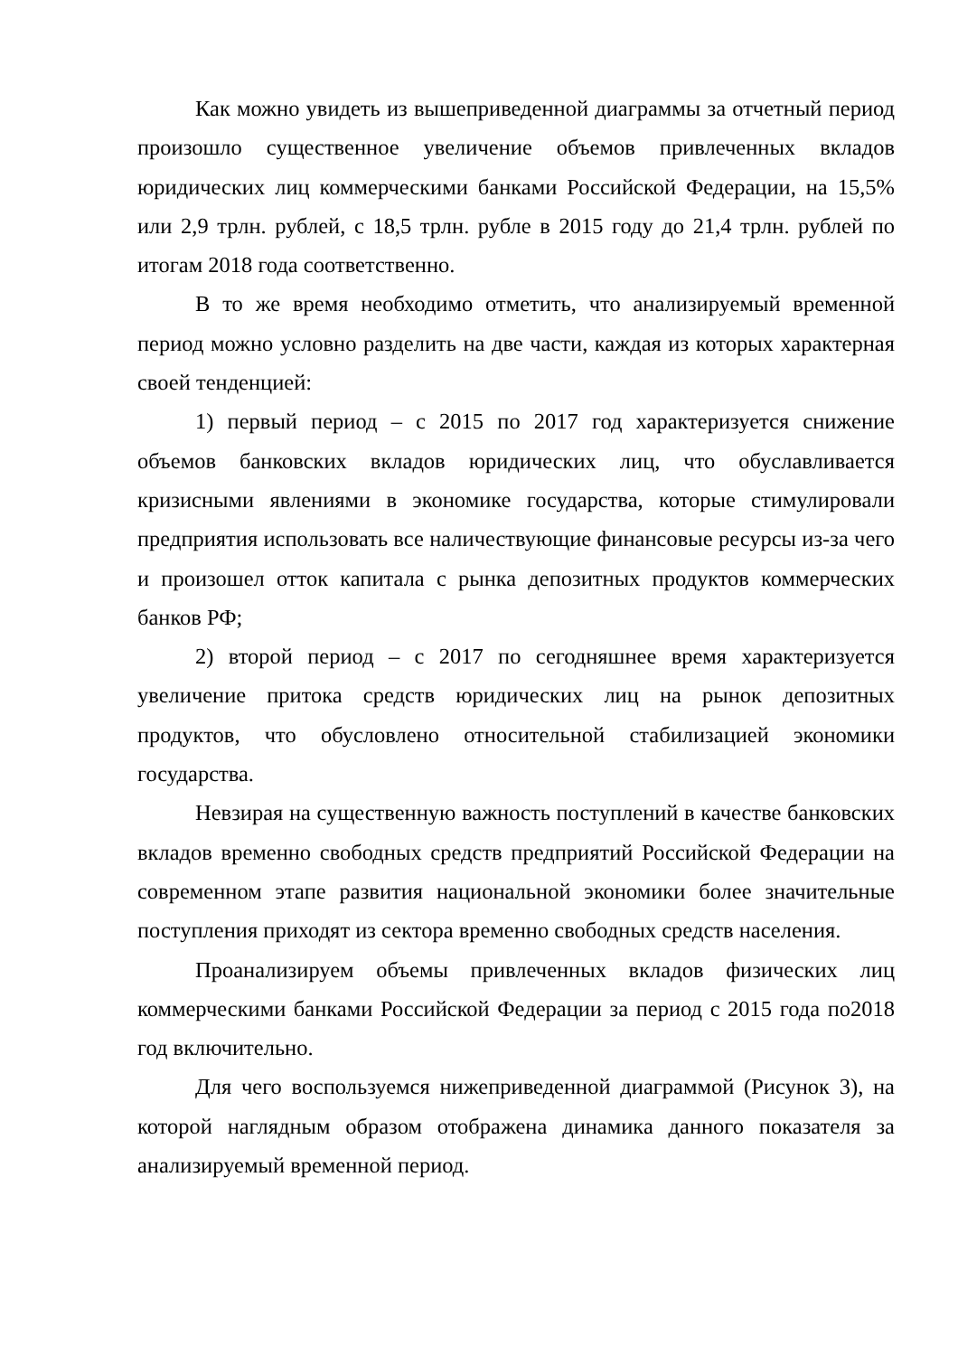Как можно увидеть из вышеприведенной диаграммы за отчетный период произошло существенное увеличение объемов привлеченных вкладов юридических лиц коммерческими банками Российской Федерации, на 15,5% или 2,9 трлн. рублей, с 18,5 трлн. рубле в 2015 году до 21,4 трлн. рублей по итогам 2018 года соответственно.
В то же время необходимо отметить, что анализируемый временной период можно условно разделить на две части, каждая из которых характерная своей тенденцией:
1) первый период – с 2015 по 2017 год характеризуется снижение объемов банковских вкладов юридических лиц, что обуславливается кризисными явлениями в экономике государства, которые стимулировали предприятия использовать все наличествующие финансовые ресурсы из-за чего и произошел отток капитала с рынка депозитных продуктов коммерческих банков РФ;
2) второй период – с 2017 по сегодняшнее время характеризуется увеличение притока средств юридических лиц на рынок депозитных продуктов, что обусловлено относительной стабилизацией экономики государства.
Невзирая на существенную важность поступлений в качестве банковских вкладов временно свободных средств предприятий Российской Федерации на современном этапе развития национальной экономики более значительные поступления приходят из сектора временно свободных средств населения.
Проанализируем объемы привлеченных вкладов физических лиц коммерческими банками Российской Федерации за период с 2015 года по2018 год включительно.
Для чего воспользуемся нижеприведенной диаграммой (Рисунок 3), на которой наглядным образом отображена динамика данного показателя за анализируемый временной период.